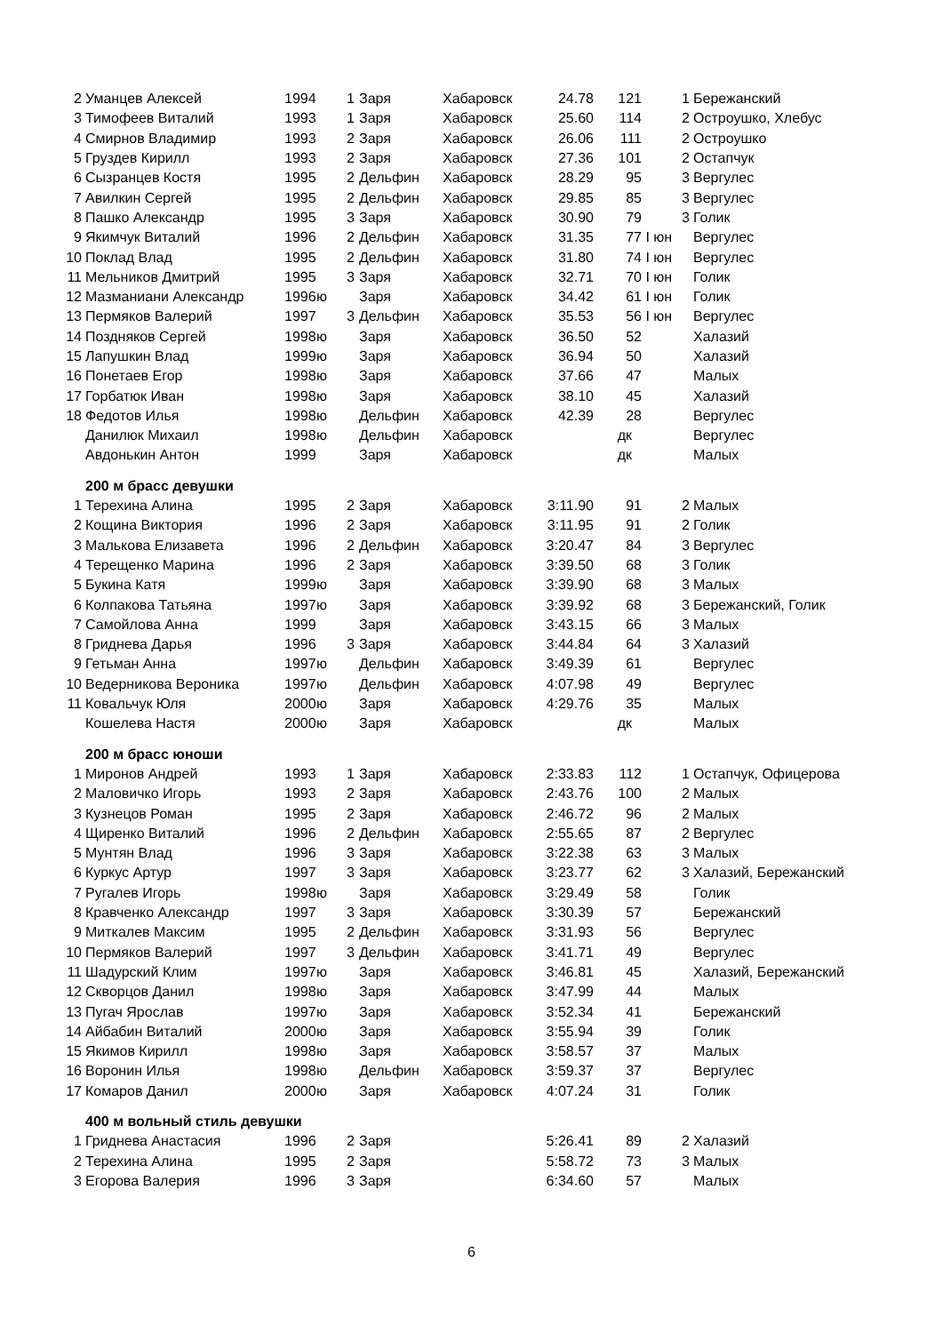| 2 | Уманцев Алексей | 1994 | | 1 | Заря | Хабаровск | 24.78 | 121 | | 1 | Бережанский |
| 3 | Тимофеев Виталий | 1993 | | 1 | Заря | Хабаровск | 25.60 | 114 | | 2 | Остроушко, Хлебус |
| 4 | Смирнов Владимир | 1993 | | 2 | Заря | Хабаровск | 26.06 | 111 | | 2 | Остроушко |
| 5 | Груздев Кирилл | 1993 | | 2 | Заря | Хабаровск | 27.36 | 101 | | 2 | Остапчук |
| 6 | Сызранцев Костя | 1995 | | 2 | Дельфин | Хабаровск | 28.29 | 95 | | 3 | Вергулес |
| 7 | Авилкин Сергей | 1995 | | 2 | Дельфин | Хабаровск | 29.85 | 85 | | 3 | Вергулес |
| 8 | Пашко Александр | 1995 | | 3 | Заря | Хабаровск | 30.90 | 79 | | 3 | Голик |
| 9 | Якимчук Виталий | 1996 | | 2 | Дельфин | Хабаровск | 31.35 | 77 | I юн | | Вергулес |
| 10 | Поклад Влад | 1995 | | 2 | Дельфин | Хабаровск | 31.80 | 74 | I юн | | Вергулес |
| 11 | Мельников Дмитрий | 1995 | | 3 | Заря | Хабаровск | 32.71 | 70 | I юн | | Голик |
| 12 | Мазманиани Александр | 1996 | ю | | Заря | Хабаровск | 34.42 | 61 | I юн | | Голик |
| 13 | Пермяков Валерий | 1997 | | 3 | Дельфин | Хабаровск | 35.53 | 56 | I юн | | Вергулес |
| 14 | Поздняков Сергей | 1998 | ю | | Заря | Хабаровск | 36.50 | 52 | | | Халазий |
| 15 | Лапушкин Влад | 1999 | ю | | Заря | Хабаровск | 36.94 | 50 | | | Халазий |
| 16 | Понетаев Егор | 1998 | ю | | Заря | Хабаровск | 37.66 | 47 | | | Малых |
| 17 | Горбатюк Иван | 1998 | ю | | Заря | Хабаровск | 38.10 | 45 | | | Халазий |
| 18 | Федотов Илья | 1998 | ю | | Дельфин | Хабаровск | 42.39 | 28 | | | Вергулес |
| | Данилюк Михаил | 1998 | ю | | Дельфин | Хабаровск | | дк | | | Вергулес |
| | Авдонькин Антон | 1999 | | | Заря | Хабаровск | | дк | | | Малых |
| | 200 м брасс девушки | | | | | | | | | | |
| 1 | Терехина Алина | 1995 | | 2 | Заря | Хабаровск | 3:11.90 | 91 | | 2 | Малых |
| 2 | Кощина Виктория | 1996 | | 2 | Заря | Хабаровск | 3:11.95 | 91 | | 2 | Голик |
| 3 | Малькова Елизавета | 1996 | | 2 | Дельфин | Хабаровск | 3:20.47 | 84 | | 3 | Вергулес |
| 4 | Терещенко Марина | 1996 | | 2 | Заря | Хабаровск | 3:39.50 | 68 | | 3 | Голик |
| 5 | Букина Катя | 1999 | ю | | Заря | Хабаровск | 3:39.90 | 68 | | 3 | Малых |
| 6 | Колпакова Татьяна | 1997 | ю | | Заря | Хабаровск | 3:39.92 | 68 | | 3 | Бережанский, Голик |
| 7 | Самойлова Анна | 1999 | | | Заря | Хабаровск | 3:43.15 | 66 | | 3 | Малых |
| 8 | Гриднева Дарья | 1996 | | 3 | Заря | Хабаровск | 3:44.84 | 64 | | 3 | Халазий |
| 9 | Гетьман Анна | 1997 | ю | | Дельфин | Хабаровск | 3:49.39 | 61 | | | Вергулес |
| 10 | Ведерникова Вероника | 1997 | ю | | Дельфин | Хабаровск | 4:07.98 | 49 | | | Вергулес |
| 11 | Ковальчук Юля | 2000 | ю | | Заря | Хабаровск | 4:29.76 | 35 | | | Малых |
| | Кошелева Настя | 2000 | ю | | Заря | Хабаровск | | дк | | | Малых |
| | 200 м брасс юноши | | | | | | | | | | |
| 1 | Миронов Андрей | 1993 | | 1 | Заря | Хабаровск | 2:33.83 | 112 | | 1 | Остапчук, Офицерова |
| 2 | Маловичко Игорь | 1993 | | 2 | Заря | Хабаровск | 2:43.76 | 100 | | 2 | Малых |
| 3 | Кузнецов Роман | 1995 | | 2 | Заря | Хабаровск | 2:46.72 | 96 | | 2 | Малых |
| 4 | Щиренко Виталий | 1996 | | 2 | Дельфин | Хабаровск | 2:55.65 | 87 | | 2 | Вергулес |
| 5 | Мунтян Влад | 1996 | | 3 | Заря | Хабаровск | 3:22.38 | 63 | | 3 | Малых |
| 6 | Куркус Артур | 1997 | | 3 | Заря | Хабаровск | 3:23.77 | 62 | | 3 | Халазий, Бережанский |
| 7 | Ругалев Игорь | 1998 | ю | | Заря | Хабаровск | 3:29.49 | 58 | | | Голик |
| 8 | Кравченко Александр | 1997 | | 3 | Заря | Хабаровск | 3:30.39 | 57 | | | Бережанский |
| 9 | Миткалев Максим | 1995 | | 2 | Дельфин | Хабаровск | 3:31.93 | 56 | | | Вергулес |
| 10 | Пермяков Валерий | 1997 | | 3 | Дельфин | Хабаровск | 3:41.71 | 49 | | | Вергулес |
| 11 | Шадурский Клим | 1997 | ю | | Заря | Хабаровск | 3:46.81 | 45 | | | Халазий, Бережанский |
| 12 | Скворцов Данил | 1998 | ю | | Заря | Хабаровск | 3:47.99 | 44 | | | Малых |
| 13 | Пугач Ярослав | 1997 | ю | | Заря | Хабаровск | 3:52.34 | 41 | | | Бережанский |
| 14 | Айбабин Виталий | 2000 | ю | | Заря | Хабаровск | 3:55.94 | 39 | | | Голик |
| 15 | Якимов Кирилл | 1998 | ю | | Заря | Хабаровск | 3:58.57 | 37 | | | Малых |
| 16 | Воронин Илья | 1998 | ю | | Дельфин | Хабаровск | 3:59.37 | 37 | | | Вергулес |
| 17 | Комаров Данил | 2000 | ю | | Заря | Хабаровск | 4:07.24 | 31 | | | Голик |
| | 400 м вольный стиль девушки | | | | | | | | | | |
| 1 | Гриднева Анастасия | 1996 | | 2 | Заря | | 5:26.41 | 89 | | 2 | Халазий |
| 2 | Терехина Алина | 1995 | | 2 | Заря | | 5:58.72 | 73 | | 3 | Малых |
| 3 | Егорова Валерия | 1996 | | 3 | Заря | | 6:34.60 | 57 | | | Малых |
6